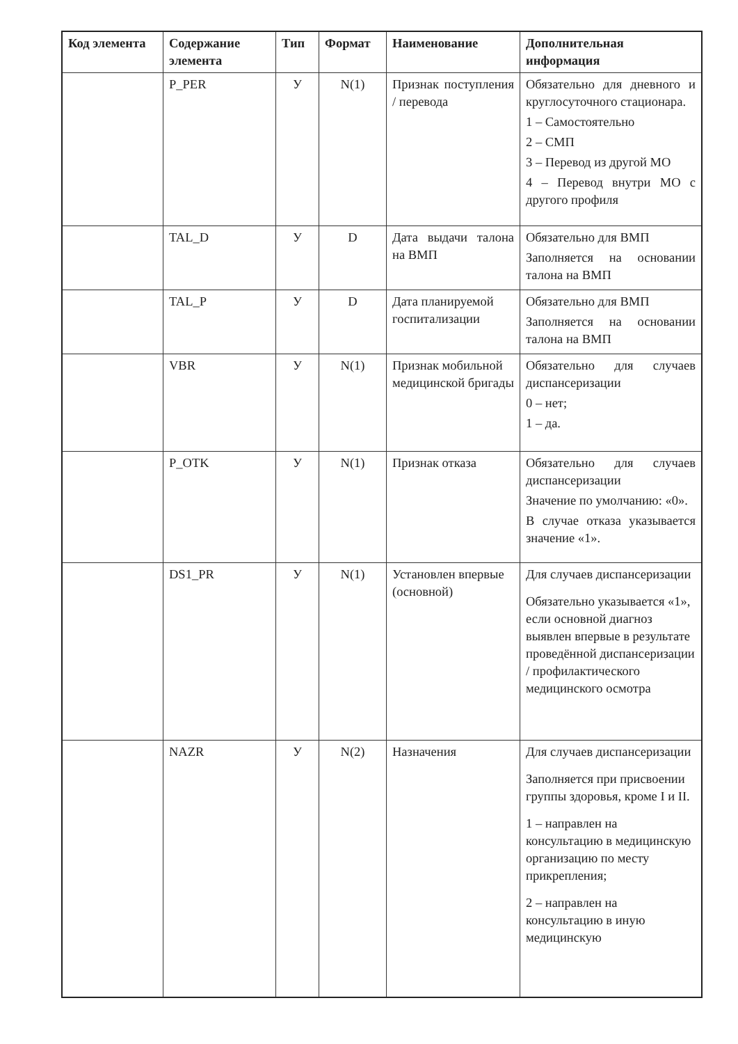| Код элемента | Содержание элемента | Тип | Формат | Наименование | Дополнительная информация |
| --- | --- | --- | --- | --- | --- |
| | P_PER | У | N(1) | Признак поступления / перевода | Обязательно для дневного и круглосуточного стационара. 1 – Самостоятельно 2 – СМП 3 – Перевод из другой МО 4 – Перевод внутри МО с другого профиля |
| | TAL_D | У | D | Дата выдачи талона на ВМП | Обязательно для ВМП Заполняется на основании талона на ВМП |
| | TAL_P | У | D | Дата планируемой госпитализации | Обязательно для ВМП Заполняется на основании талона на ВМП |
| | VBR | У | N(1) | Признак мобильной медицинской бригады | Обязательно для случаев диспансеризации 0 – нет; 1 – да. |
| | P_OTK | У | N(1) | Признак отказа | Обязательно для случаев диспансеризации Значение по умолчанию: «0». В случае отказа указывается значение «1». |
| | DS1_PR | У | N(1) | Установлен впервые (основной) | Для случаев диспансеризации Обязательно указывается «1», если основной диагноз выявлен впервые в результате проведённой диспансеризации / профилактического медицинского осмотра |
| | NAZR | У | N(2) | Назначения | Для случаев диспансеризации Заполняется при присвоении группы здоровья, кроме I и II. 1 – направлен на консультацию в медицинскую организацию по месту прикрепления; 2 – направлен на консультацию в иную медицинскую |